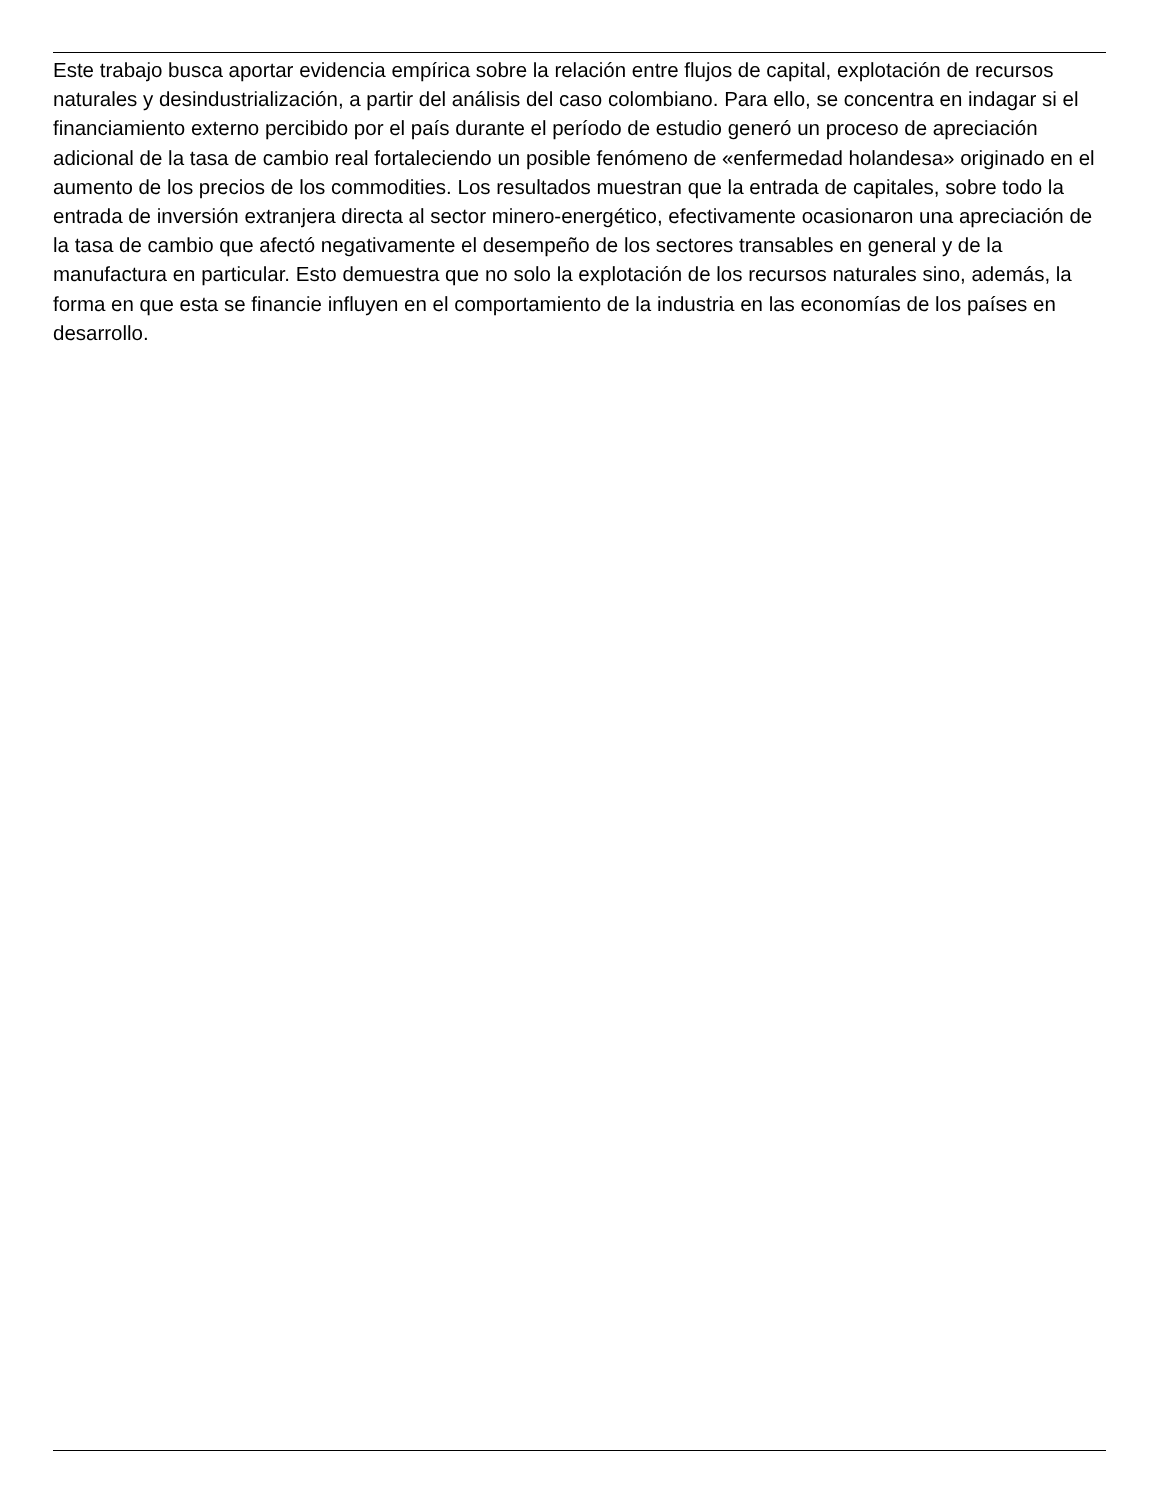Este trabajo busca aportar evidencia empírica sobre la relación entre flujos de capital, explotación de recursos naturales y desindustrialización, a partir del análisis del caso colombiano. Para ello, se concentra en indagar si el financiamiento externo percibido por el país durante el período de estudio generó un proceso de apreciación adicional de la tasa de cambio real fortaleciendo un posible fenómeno de «enfermedad holandesa» originado en el aumento de los precios de los commodities. Los resultados muestran que la entrada de capitales, sobre todo la entrada de inversión extranjera directa al sector minero-energético, efectivamente ocasionaron una apreciación de la tasa de cambio que afectó negativamente el desempeño de los sectores transables en general y de la manufactura en particular. Esto demuestra que no solo la explotación de los recursos naturales sino, además, la forma en que esta se financie influyen en el comportamiento de la industria en las economías de los países en desarrollo.